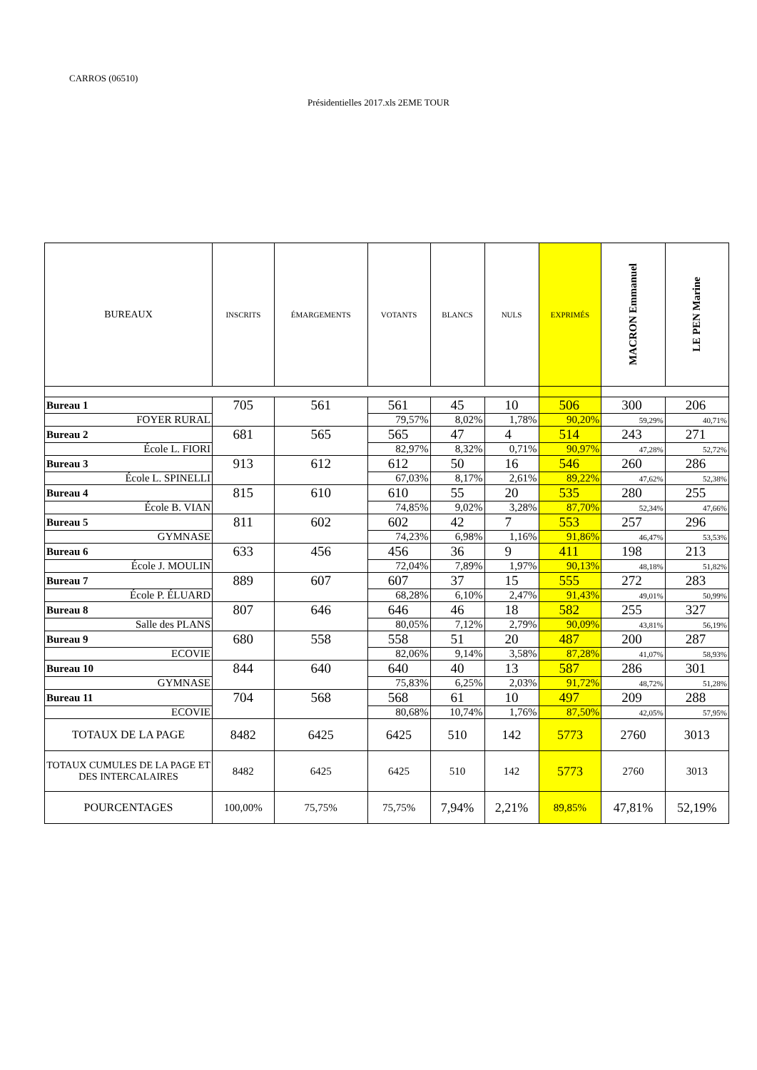CARROS (06510)
Présidentielles 2017.xls 2EME TOUR
| BUREAUX | INSCRITS | ÉMARGEMENTS | VOTANTS | BLANCS | NULS | EXPRIMÉS | MACRON Emmanuel | LE PEN Marine |
| --- | --- | --- | --- | --- | --- | --- | --- | --- |
| Bureau 1 | 705 | 561 | 561 | 45 | 10 | 506 | 300 | 206 |
| FOYER RURAL | | | 79,57% | 8,02% | 1,78% | 90,20% | 59,29% | 40,71% |
| Bureau 2 | 681 | 565 | 565 | 47 | 4 | 514 | 243 | 271 |
| École L. FIORI | | | 82,97% | 8,32% | 0,71% | 90,97% | 47,28% | 52,72% |
| Bureau 3 | 913 | 612 | 612 | 50 | 16 | 546 | 260 | 286 |
| École L. SPINELLI | | | 67,03% | 8,17% | 2,61% | 89,22% | 47,62% | 52,38% |
| Bureau 4 | 815 | 610 | 610 | 55 | 20 | 535 | 280 | 255 |
| École B. VIAN | | | 74,85% | 9,02% | 3,28% | 87,70% | 52,34% | 47,66% |
| Bureau 5 | 811 | 602 | 602 | 42 | 7 | 553 | 257 | 296 |
| GYMNASE | | | 74,23% | 6,98% | 1,16% | 91,86% | 46,47% | 53,53% |
| Bureau 6 | 633 | 456 | 456 | 36 | 9 | 411 | 198 | 213 |
| École J. MOULIN | | | 72,04% | 7,89% | 1,97% | 90,13% | 48,18% | 51,82% |
| Bureau 7 | 889 | 607 | 607 | 37 | 15 | 555 | 272 | 283 |
| École P. ÉLUARD | | | 68,28% | 6,10% | 2,47% | 91,43% | 49,01% | 50,99% |
| Bureau 8 | 807 | 646 | 646 | 46 | 18 | 582 | 255 | 327 |
| Salle des PLANS | | | 80,05% | 7,12% | 2,79% | 90,09% | 43,81% | 56,19% |
| Bureau 9 | 680 | 558 | 558 | 51 | 20 | 487 | 200 | 287 |
| ECOVIE | | | 82,06% | 9,14% | 3,58% | 87,28% | 41,07% | 58,93% |
| Bureau 10 | 844 | 640 | 640 | 40 | 13 | 587 | 286 | 301 |
| GYMNASE | | | 75,83% | 6,25% | 2,03% | 91,72% | 48,72% | 51,28% |
| Bureau 11 | 704 | 568 | 568 | 61 | 10 | 497 | 209 | 288 |
| ECOVIE | | | 80,68% | 10,74% | 1,76% | 87,50% | 42,05% | 57,95% |
| TOTAUX DE LA PAGE | 8482 | 6425 | 6425 | 510 | 142 | 5773 | 2760 | 3013 |
| TOTAUX CUMULES DE LA PAGE ET DES INTERCALAIRES | 8482 | 6425 | 6425 | 510 | 142 | 5773 | 2760 | 3013 |
| POURCENTAGES | 100,00% | 75,75% | 75,75% | 7,94% | 2,21% | 89,85% | 47,81% | 52,19% |